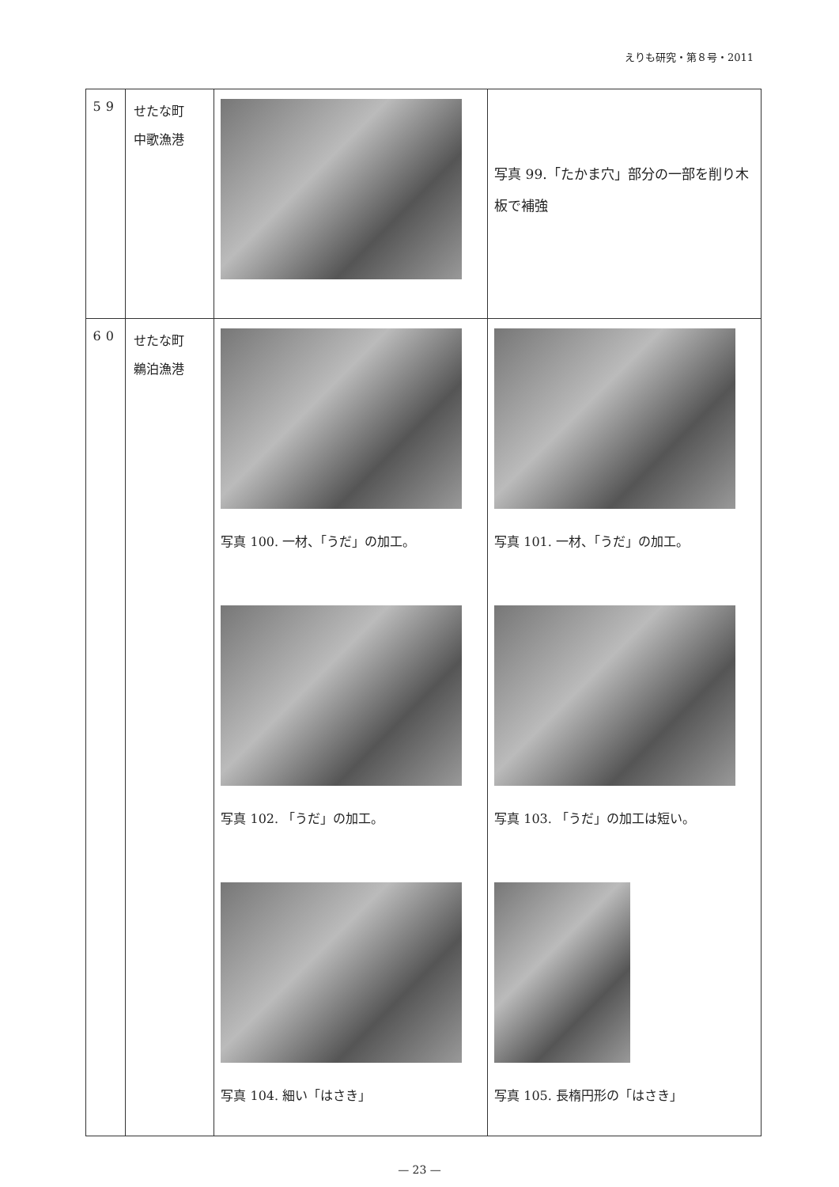えりも研究・第８号・2011
| 59 | せたな町 中歌漁港 | | 写真 99.「たかま穴」部分の一部を削り木板で補強 |
| 60 | せたな町 鵜泊漁港 | 写真 100. 一材、「うだ」の加工。 写真 102. 「うだ」の加工。 写真 104. 細い「はさき」 | 写真 101. 一材、「うだ」の加工。 写真 103. 「うだ」の加工は短い。 写真 105. 長楕円形の「はさき」 |
— 23 —